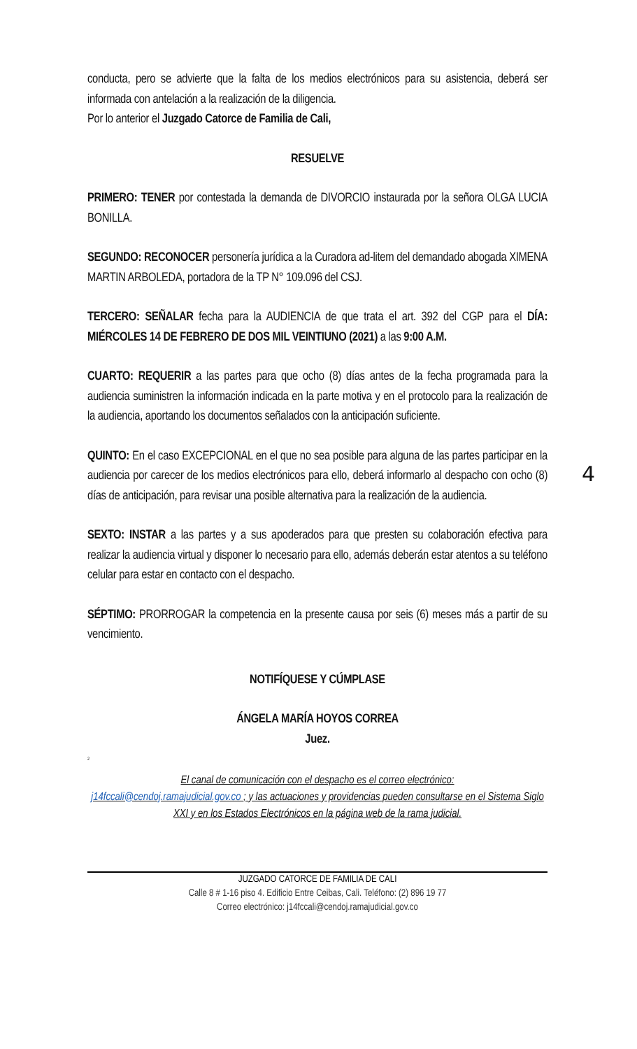conducta, pero se advierte que la falta de los medios electrónicos para su asistencia, deberá ser informada con antelación a la realización de la diligencia.
Por lo anterior el Juzgado Catorce de Familia de Cali,
RESUELVE
PRIMERO: TENER por contestada la demanda de DIVORCIO instaurada por la señora OLGA LUCIA BONILLA.
SEGUNDO: RECONOCER personería jurídica a la Curadora ad-litem del demandado abogada XIMENA MARTIN ARBOLEDA, portadora de la TP N° 109.096 del CSJ.
TERCERO: SEÑALAR fecha para la AUDIENCIA de que trata el art. 392 del CGP para el DÍA: MIÉRCOLES 14 DE FEBRERO DE DOS MIL VEINTIUNO (2021) a las 9:00 A.M.
CUARTO: REQUERIR a las partes para que ocho (8) días antes de la fecha programada para la audiencia suministren la información indicada en la parte motiva y en el protocolo para la realización de la audiencia, aportando los documentos señalados con la anticipación suficiente.
QUINTO: En el caso EXCEPCIONAL en el que no sea posible para alguna de las partes participar en la audiencia por carecer de los medios electrónicos para ello, deberá informarlo al despacho con ocho (8) días de anticipación, para revisar una posible alternativa para la realización de la audiencia.
4
SEXTO: INSTAR a las partes y a sus apoderados para que presten su colaboración efectiva para realizar la audiencia virtual y disponer lo necesario para ello, además deberán estar atentos a su teléfono celular para estar en contacto con el despacho.
SÉPTIMO: PRORROGAR la competencia en la presente causa por seis (6) meses más a partir de su vencimiento.
NOTIFÍQUESE Y CÚMPLASE
ÁNGELA MARÍA HOYOS CORREA
Juez.
<sup>2</sup>
El canal de comunicación con el despacho es el correo electrónico:
j14fccali@cendoj.ramajudicial.gov.co ; y las actuaciones y providencias pueden consultarse en el Sistema Siglo XXI y en los Estados Electrónicos en la página web de la rama judicial.
JUZGADO CATORCE DE FAMILIA DE CALI
Calle 8 # 1-16 piso 4. Edificio Entre Ceibas, Cali. Teléfono: (2) 896 19 77
Correo electrónico: j14fccali@cendoj.ramajudicial.gov.co